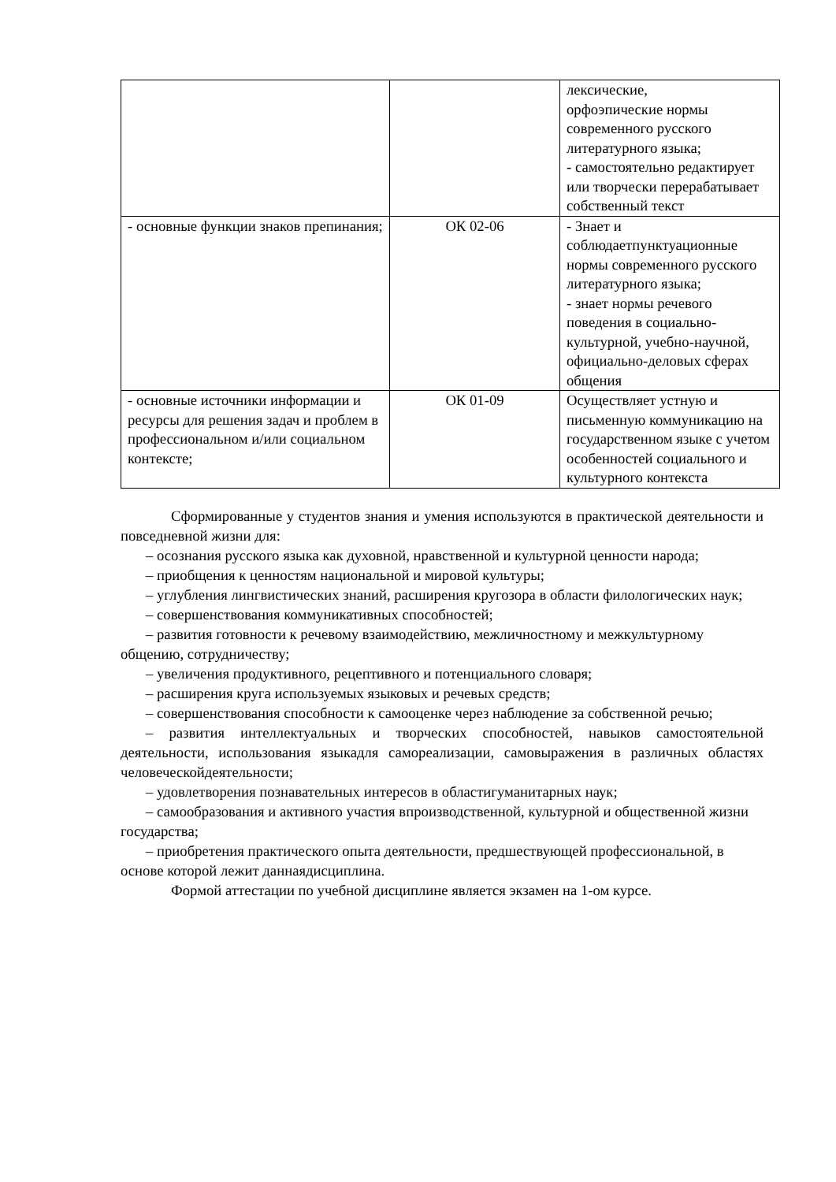| | | лексические, орфоэпические нормы современного русского литературного языка; - самостоятельно редактирует или творчески перерабатывает собственный текст |
| - основные функции знаков препинания; | ОК 02-06 | - Знает и соблюдаетпунктуационные нормы современного русского литературного языка; - знает нормы речевого поведения в социально-культурной, учебно-научной, официально-деловых сферах общения |
| - основные источники информации и ресурсы для решения задач и проблем в профессиональном и/или социальном контексте; | ОК 01-09 | Осуществляет устную и письменную коммуникацию на государственном языке с учетом особенностей социального и культурного контекста |
Сформированные у студентов знания и умения используются в практической деятельности и повседневной жизни для:
– осознания русского языка как духовной, нравственной и культурной ценности народа;
– приобщения к ценностям национальной и мировой культуры;
– углубления лингвистических знаний, расширения кругозора в области филологических наук;
– совершенствования коммуникативных способностей;
– развития готовности к речевому взаимодействию, межличностному и межкультурному общению, сотрудничеству;
– увеличения продуктивного, рецептивного и потенциального словаря;
– расширения круга используемых языковых и речевых средств;
– совершенствования способности к самооценке через наблюдение за собственной речью;
– развития интеллектуальных и творческих способностей, навыков самостоятельной деятельности, использования языкадля самореализации, самовыражения в различных областях человеческойдеятельности;
– удовлетворения познавательных интересов в областигуманитарных наук;
– самообразования и активного участия впроизводственной, культурной и общественной жизни государства;
– приобретения практического опыта деятельности, предшествующей профессиональной, в основе которой лежит даннаядисциплина.
Формой аттестации по учебной дисциплине является экзамен на 1-ом курсе.